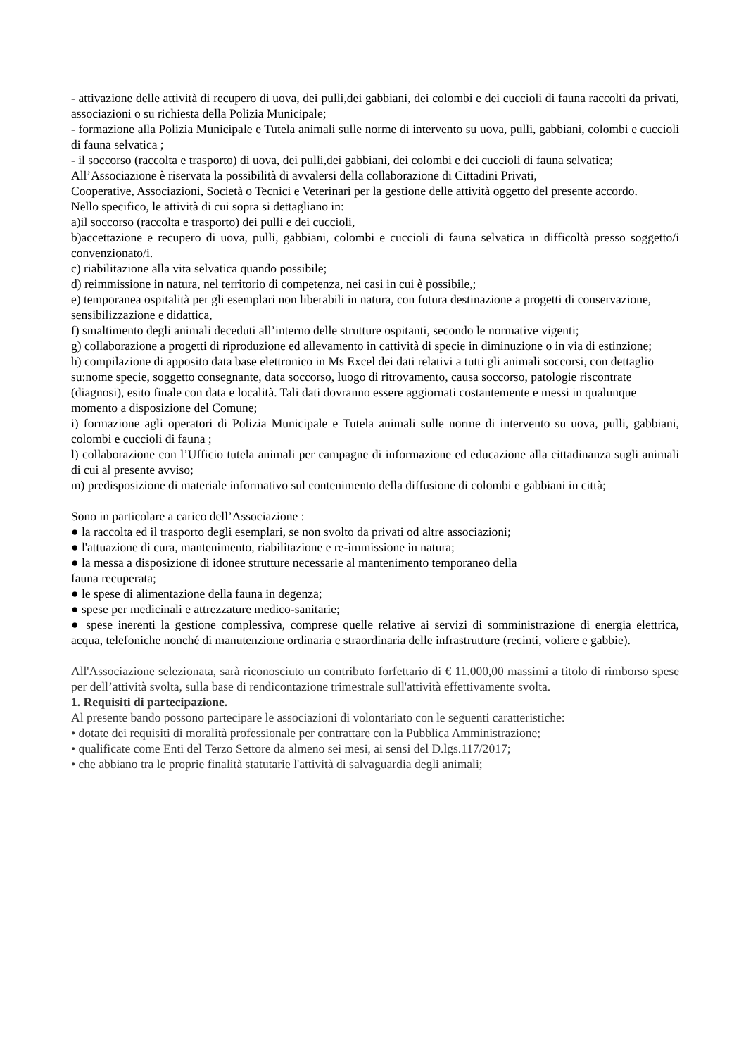- attivazione delle attività di recupero di uova, dei pulli,dei gabbiani, dei colombi e dei cuccioli di fauna raccolti da privati, associazioni o su richiesta della Polizia Municipale;
- formazione alla Polizia Municipale e Tutela animali sulle norme di intervento su uova, pulli, gabbiani, colombi e cuccioli di fauna selvatica ;
- il soccorso (raccolta e trasporto) di uova, dei pulli,dei gabbiani, dei colombi e dei cuccioli di fauna selvatica;
All’Associazione è riservata la possibilità di avvalersi della collaborazione di Cittadini Privati,
Cooperative, Associazioni, Società o Tecnici e Veterinari per la gestione delle attività oggetto del presente accordo.
Nello specifico, le attività di cui sopra si dettagliano in:
a)il soccorso (raccolta e trasporto) dei pulli e dei cuccioli,
b)accettazione e recupero di uova, pulli, gabbiani, colombi e cuccioli di fauna selvatica in difficoltà presso soggetto/i convenzionato/i.
c) riabilitazione alla vita selvatica quando possibile;
d) reimmissione in natura, nel territorio di competenza, nei casi in cui è possibile,;
e) temporanea ospitalità per gli esemplari non liberabili in natura, con futura destinazione a progetti di conservazione, sensibilizzazione e didattica,
f) smaltimento degli animali deceduti all’interno delle strutture ospitanti, secondo le normative vigenti;
g) collaborazione a progetti di riproduzione ed allevamento in cattività di specie in diminuzione o in via di estinzione;
h) compilazione di apposito data base elettronico in Ms Excel dei dati relativi a tutti gli animali soccorsi, con dettaglio su:nome specie, soggetto consegnante, data soccorso, luogo di ritrovamento, causa soccorso, patologie riscontrate (diagnosi), esito finale con data e località. Tali dati dovranno essere aggiornati costantemente e messi in qualunque momento a disposizione del Comune;
i) formazione agli operatori di Polizia Municipale e Tutela animali sulle norme di intervento su uova, pulli, gabbiani, colombi e cuccioli di fauna ;
l) collaborazione con l’Ufficio tutela animali per campagne di informazione ed educazione alla cittadinanza sugli animali di cui al presente avviso;
m) predisposizione di materiale informativo sul contenimento della diffusione di colombi e gabbiani in città;
Sono in particolare a carico dell’Associazione :
● la raccolta ed il trasporto degli esemplari, se non svolto da privati od altre associazioni;
● l'attuazione di cura, mantenimento, riabilitazione e re-immissione in natura;
● la messa a disposizione di idonee strutture necessarie al mantenimento temporaneo della
fauna recuperata;
● le spese di alimentazione della fauna in degenza;
● spese per medicinali e attrezzature medico-sanitarie;
● spese inerenti la gestione complessiva, comprese quelle relative ai servizi di somministrazione di energia elettrica, acqua, telefoniche nonché di manutenzione ordinaria e straordinaria delle infrastrutture (recinti, voliere e gabbie).
All'Associazione selezionata, sarà riconosciuto un contributo forfettario di € 11.000,00 massimi a titolo di rimborso spese per dell’attività svolta, sulla base di rendicontazione trimestrale sull'attività effettivamente svolta.
1. Requisiti di partecipazione.
Al presente bando possono partecipare le associazioni di volontariato con le seguenti caratteristiche:
• dotate dei requisiti di moralità professionale per contrattare con la Pubblica Amministrazione;
• qualificate come Enti del Terzo Settore da almeno sei mesi, ai sensi del D.lgs.117/2017;
• che abbiano tra le proprie finalità statutarie l'attività di salvaguardia degli animali;